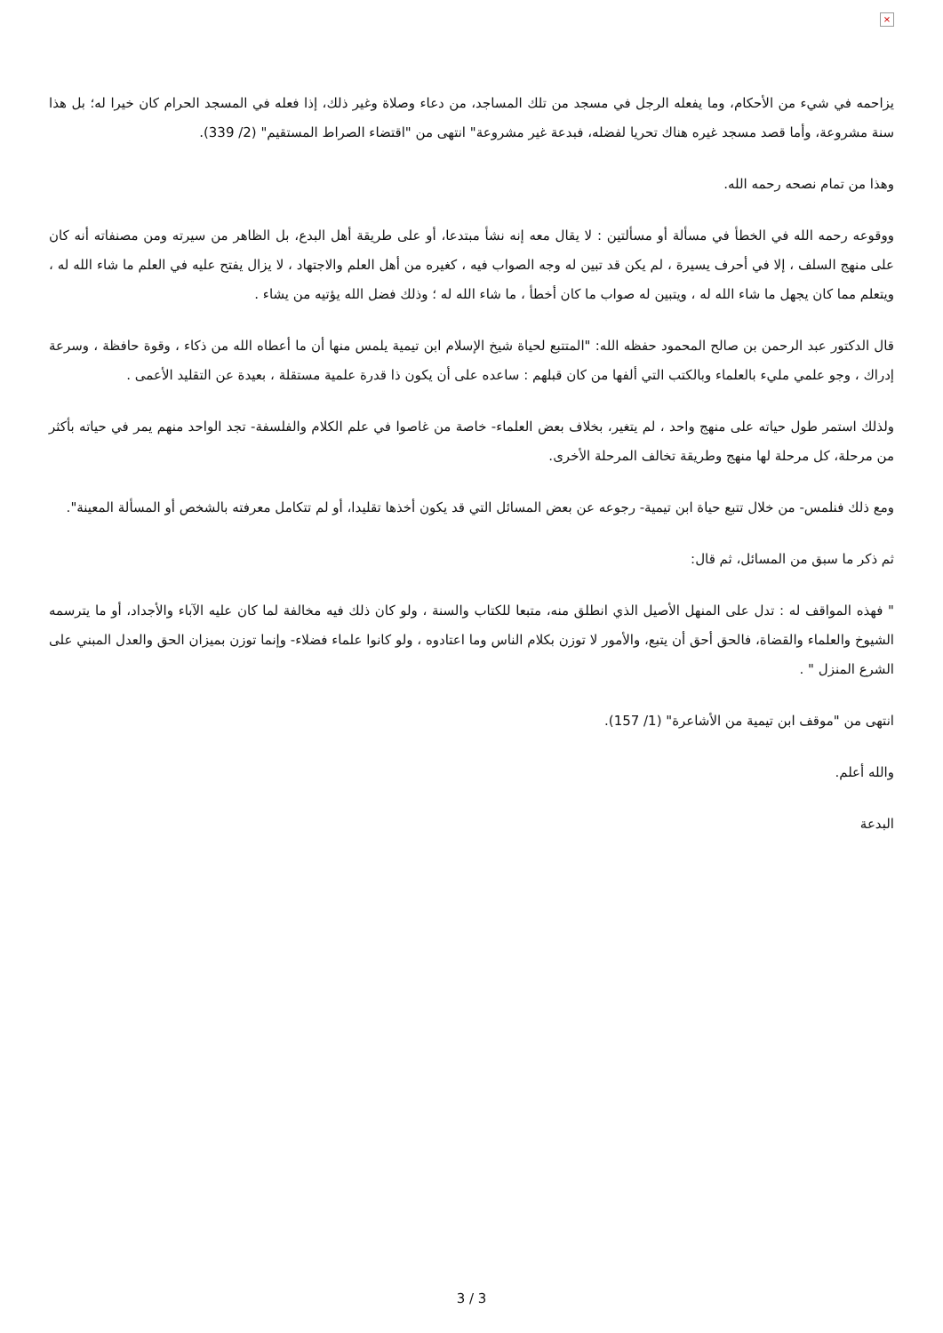×
يزاحمه في شيء من الأحكام، وما يفعله الرجل في مسجد من تلك المساجد، من دعاء وصلاة وغير ذلك، إذا فعله في المسجد الحرام كان خيرا له؛ بل هذا سنة مشروعة، وأما قصد مسجد غيره هناك تحريا لفضله، فبدعة غير مشروعة" انتهى من "اقتضاء الصراط المستقيم" (2/ 339).
وهذا من تمام نصحه رحمه الله.
ووقوعه رحمه الله في الخطأ في مسألة أو مسألتين : لا يقال معه إنه نشأ مبتدعا، أو على طريقة أهل البدع، بل الظاهر من سيرته ومن مصنفاته أنه كان على منهج السلف ، إلا في أحرف يسيرة ، لم يكن قد تبين له وجه الصواب فيه ، كغيره من أهل العلم والاجتهاد ، لا يزال يفتح عليه في العلم ما شاء الله له ، ويتعلم مما كان يجهل ما شاء الله له ، ويتبين له صواب ما كان أخطأ ، ما شاء الله له ؛ وذلك فضل الله يؤتيه من يشاء .
قال الدكتور عبد الرحمن بن صالح المحمود حفظه الله: "المتتبع لحياة شيخ الإسلام ابن تيمية يلمس منها أن ما أعطاه الله من ذكاء ، وقوة حافظة ، وسرعة إدراك ، وجو علمي مليء بالعلماء وبالكتب التي ألفها من كان قبلهم : ساعده على أن يكون ذا قدرة علمية مستقلة ، بعيدة عن التقليد الأعمى .
ولذلك استمر طول حياته على منهج واحد ، لم يتغير، بخلاف بعض العلماء- خاصة من غاصوا في علم الكلام والفلسفة- تجد الواحد منهم يمر في حياته بأكثر من مرحلة، كل مرحلة لها منهج وطريقة تخالف المرحلة الأخرى.
ومع ذلك فنلمس- من خلال تتبع حياة ابن تيمية- رجوعه عن بعض المسائل التي قد يكون أخذها تقليدا، أو لم تتكامل معرفته بالشخص أو المسألة المعينة".
ثم ذكر ما سبق من المسائل، ثم قال:
" فهذه المواقف له : تدل على المنهل الأصيل الذي انطلق منه، متبعا للكتاب والسنة ، ولو كان ذلك فيه مخالفة لما كان عليه الآباء والأجداد، أو ما يترسمه الشيوخ والعلماء والقضاة، فالحق أحق أن يتبع، والأمور لا توزن بكلام الناس وما اعتادوه ، ولو كانوا علماء فضلاء- وإنما توزن بميزان الحق والعدل المبني على الشرع المنزل " .
انتهى من "موقف ابن تيمية من الأشاعرة" (1/ 157).
والله أعلم.
البدعة
3 / 3